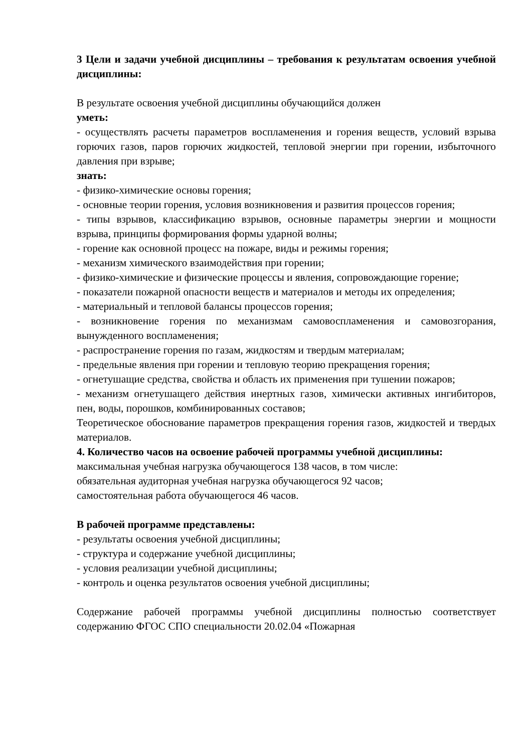3 Цели и задачи учебной дисциплины – требования к результатам освоения учебной дисциплины:
В результате освоения учебной дисциплины обучающийся должен
уметь:
- осуществлять расчеты параметров воспламенения и горения веществ, условий взрыва горючих газов, паров горючих жидкостей, тепловой энергии при горении, избыточного давления при взрыве;
знать:
- физико-химические основы горения;
- основные теории горения, условия возникновения и развития процессов горения;
- типы взрывов, классификацию взрывов, основные параметры энергии и мощности взрыва, принципы формирования формы ударной волны;
- горение как основной процесс на пожаре, виды и режимы горения;
- механизм химического взаимодействия при горении;
- физико-химические и физические процессы и явления, сопровождающие горение;
- показатели пожарной опасности веществ и материалов и методы их определения;
- материальный и тепловой балансы процессов горения;
- возникновение горения по механизмам самовоспламенения и самовозгорания, вынужденного воспламенения;
- распространение горения по газам, жидкостям и твердым материалам;
- предельные явления при горении и тепловую теорию прекращения горения;
- огнетушащие средства, свойства и область их применения при тушении пожаров;
- механизм огнетушащего действия инертных газов, химически активных ингибиторов, пен, воды, порошков, комбинированных составов;
Теоретическое обоснование параметров прекращения горения газов, жидкостей и твердых материалов.
4. Количество часов на освоение рабочей программы учебной дисциплины:
максимальная учебная нагрузка обучающегося 138 часов, в том числе:
обязательная аудиторная учебная нагрузка обучающегося 92 часов;
самостоятельная работа обучающегося 46 часов.
В рабочей программе представлены:
- результаты освоения учебной дисциплины;
- структура и содержание учебной дисциплины;
- условия реализации учебной дисциплины;
- контроль и оценка результатов освоения учебной дисциплины;
Содержание рабочей программы учебной дисциплины полностью соответствует содержанию ФГОС СПО специальности 20.02.04 «Пожарная